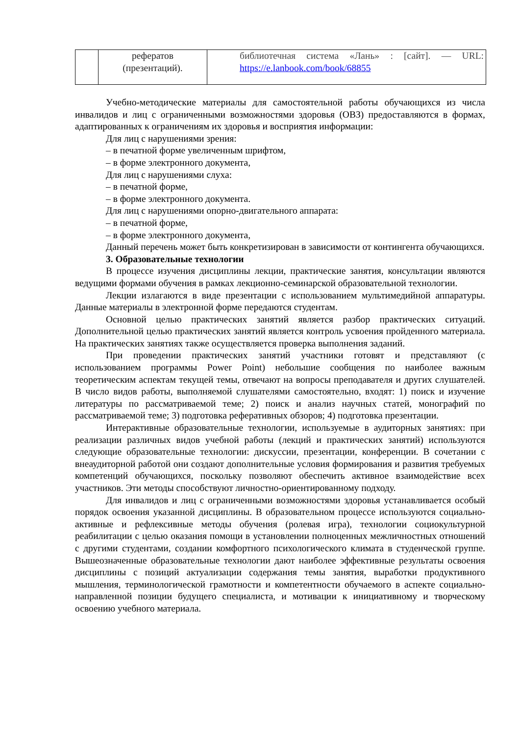| | рефератов (презентаций). | библиотечная система «Лань» : [сайт]. — URL: https://e.lanbook.com/book/68855 |
Учебно-методические материалы для самостоятельной работы обучающихся из числа инвалидов и лиц с ограниченными возможностями здоровья (ОВЗ) предоставляются в формах, адаптированных к ограничениям их здоровья и восприятия информации:
Для лиц с нарушениями зрения:
– в печатной форме увеличенным шрифтом,
– в форме электронного документа,
Для лиц с нарушениями слуха:
– в печатной форме,
– в форме электронного документа.
Для лиц с нарушениями опорно-двигательного аппарата:
– в печатной форме,
– в форме электронного документа,
Данный перечень может быть конкретизирован в зависимости от контингента обучающихся.
3. Образовательные технологии
В процессе изучения дисциплины лекции, практические занятия, консультации являются ведущими формами обучения в рамках лекционно-семинарской образовательной технологии.
Лекции излагаются в виде презентации с использованием мультимедийной аппаратуры. Данные материалы в электронной форме передаются студентам.
Основной целью практических занятий является разбор практических ситуаций. Дополнительной целью практических занятий является контроль усвоения пройденного материала. На практических занятиях также осуществляется проверка выполнения заданий.
При проведении практических занятий участники готовят и представляют (с использованием программы Power Point) небольшие сообщения по наиболее важным теоретическим аспектам текущей темы, отвечают на вопросы преподавателя и других слушателей. В число видов работы, выполняемой слушателями самостоятельно, входят: 1) поиск и изучение литературы по рассматриваемой теме; 2) поиск и анализ научных статей, монографий по рассматриваемой теме; 3) подготовка реферативных обзоров; 4) подготовка презентации.
Интерактивные образовательные технологии, используемые в аудиторных занятиях: при реализации различных видов учебной работы (лекций и практических занятий) используются следующие образовательные технологии: дискуссии, презентации, конференции. В сочетании с внеаудиторной работой они создают дополнительные условия формирования и развития требуемых компетенций обучающихся, поскольку позволяют обеспечить активное взаимодействие всех участников. Эти методы способствуют личностно-ориентированному подходу.
Для инвалидов и лиц с ограниченными возможностями здоровья устанавливается особый порядок освоения указанной дисциплины. В образовательном процессе используются социально-активные и рефлексивные методы обучения (ролевая игра), технологии социокультурной реабилитации с целью оказания помощи в установлении полноценных межличностных отношений с другими студентами, создании комфортного психологического климата в студенческой группе. Вышеозначенные образовательные технологии дают наиболее эффективные результаты освоения дисциплины с позиций актуализации содержания темы занятия, выработки продуктивного мышления, терминологической грамотности и компетентности обучаемого в аспекте социально-направленной позиции будущего специалиста, и мотивации к инициативному и творческому освоению учебного материала.